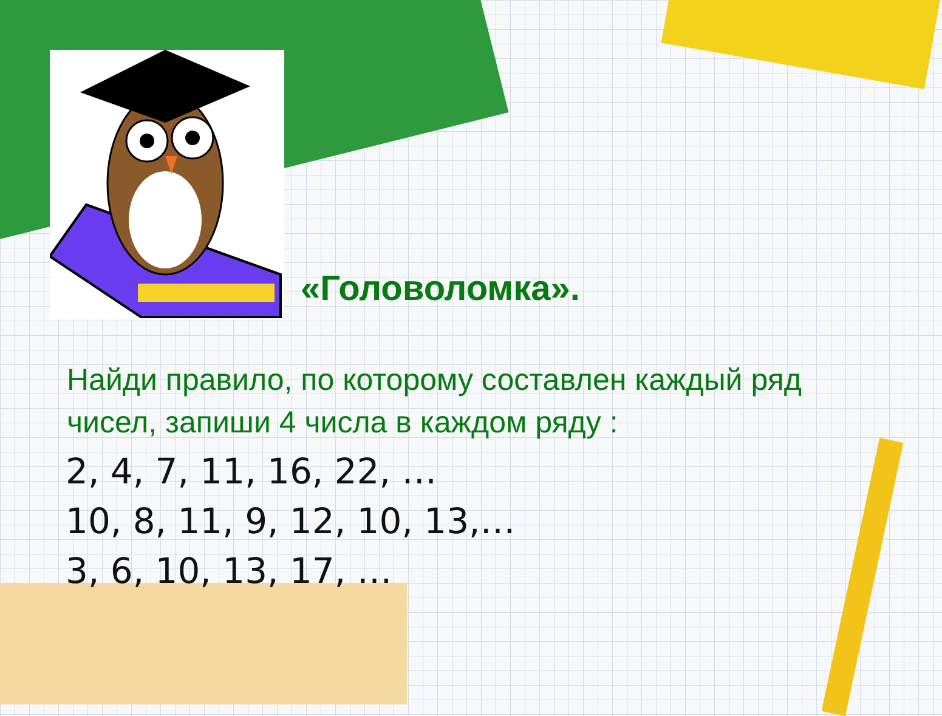«Головоломка».
Найди правило, по которому составлен каждый ряд чисел, запиши 4 числа в каждом ряду :
2, 4, 7, 11, 16, 22, …
10, 8, 11, 9, 12, 10, 13,…
3, 6, 10, 13, 17, …